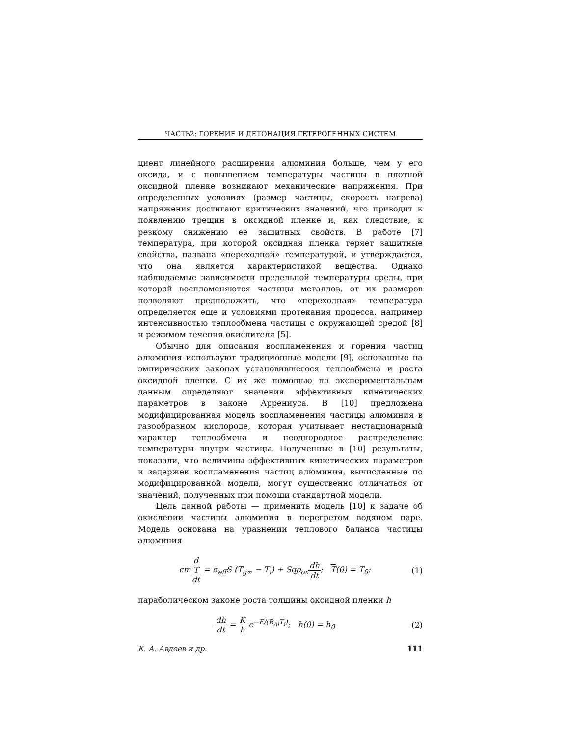ЧАСТЬ2: ГОРЕНИЕ И ДЕТОНАЦИЯ ГЕТЕРОГЕННЫХ СИСТЕМ
циент линейного расширения алюминия больше, чем у его оксида, и с повышением температуры частицы в плотной оксидной пленке возникают механические напряжения. При определенных условиях (размер частицы, скорость нагрева) напряжения достигают критических значений, что приводит к появлению трещин в оксидной пленке и, как следствие, к резкому снижению ее защитных свойств. В работе [7] температура, при которой оксидная пленка теряет защитные свойства, названа «переходной» температурой, и утверждается, что она является характеристикой вещества. Однако наблюдаемые зависимости предельной температуры среды, при которой воспламеняются частицы металлов, от их размеров позволяют предположить, что «переходная» температура определяется еще и условиями протекания процесса, например интенсивностью теплообмена частицы с окружающей средой [8] и режимом течения окислителя [5].
Обычно для описания воспламенения и горения частиц алюминия используют традиционные модели [9], основанные на эмпирических законах установившегося теплообмена и роста оксидной пленки. С их же помощью по экспериментальным данным определяют значения эффективных кинетических параметров в законе Аррениуса. В [10] предложена модифицированная модель воспламенения частицы алюминия в газообразном кислороде, которая учитывает нестационарный характер теплообмена и неоднородное распределение температуры внутри частицы. Полученные в [10] результаты, показали, что величины эффективных кинетических параметров и задержек воспламенения частиц алюминия, вычисленные по модифицированной модели, могут существенно отличаться от значений, полученных при помощи стандартной модели.
Цель данной работы — применить модель [10] к задаче об окислении частицы алюминия в перегретом водяном паре. Модель основана на уравнении теплового баланса частицы алюминия
cmd
T dt = α<sub>eff</sub>S (T<sub>g∞</sub> − T<sub>i</sub>) + Sqρ<sub>ox</sub>dh dt; T(0) = T<sub>0</sub>;
(1)
параболическом законе роста толщины оксидной пленки h
dh dt = K h e<sup>−E/(R<sub>Al</sub>T<sub>i</sub>)</sup>; h(0) = h<sub>0</sub>
(2)
К. А. Авдеев и др. 111